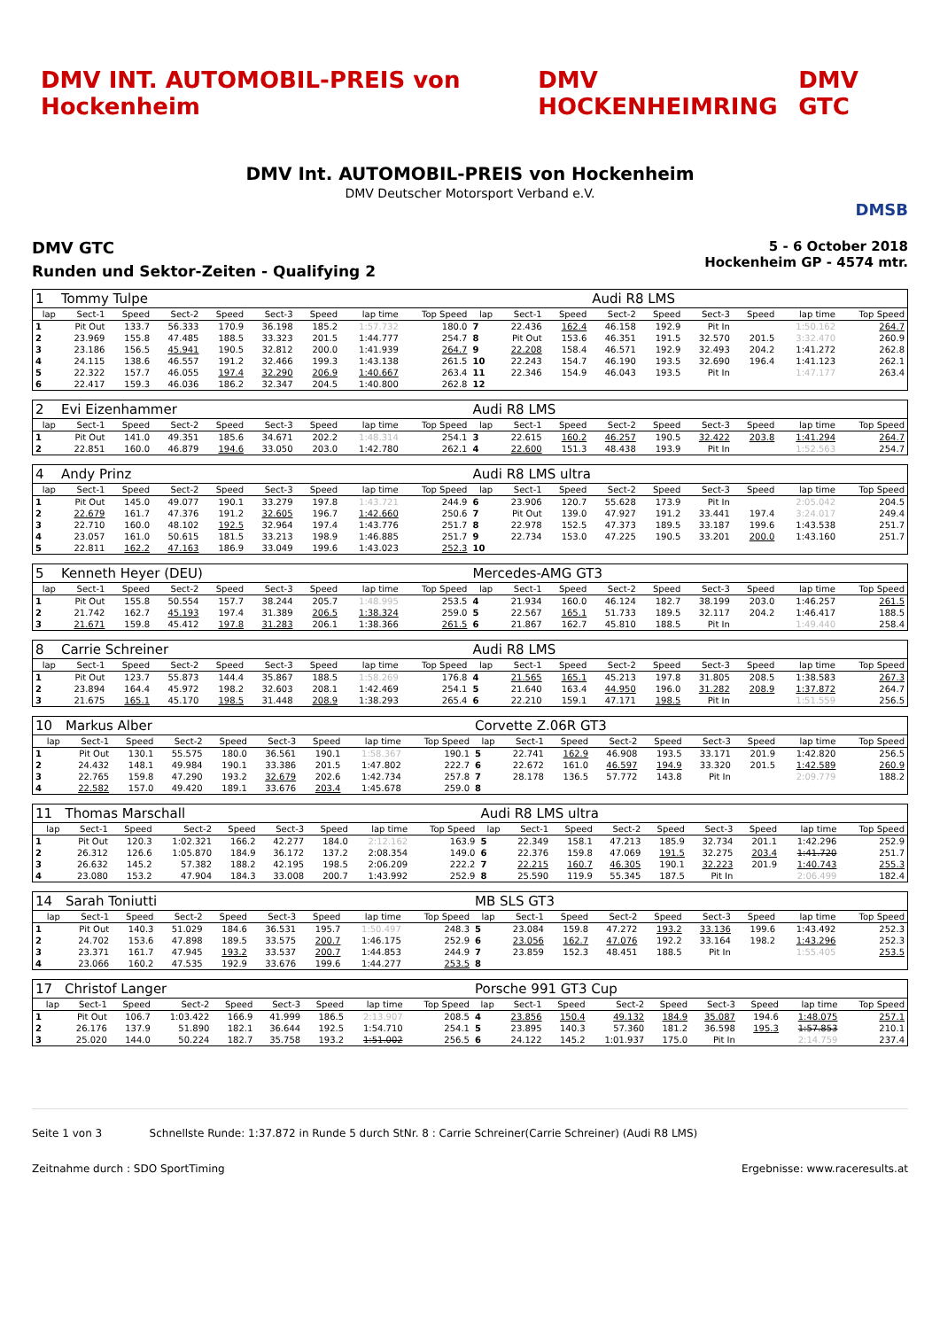DMV INT. AUTOMOBIL-PREIS von Hockenheim DMV HOCKENHEIMRING DMV GTC
DMV Int. AUTOMOBIL-PREIS von Hockenheim
DMV Deutscher Motorsport Verband e.V.
DMSB
DMV GTC
Runden und Sektor-Zeiten - Qualifying 2
5 - 6 October 2018
Hockenheim GP - 4574 mtr.
| 1 | Tommy Tulpe | | | | | | | | | | | Audi R8 LMS | | | | | |
| lap | Sect-1 | Speed | Sect-2 | Speed | Sect-3 | Speed | lap time | Top Speed | lap | Sect-1 | Speed | Sect-2 | Speed | Sect-3 | Speed | lap time | Top Speed |
| 1 | Pit Out | 133.7 | 56.333 | 170.9 | 36.198 | 185.2 | 1:57.732 | 180.0 | 7 | 22.436 | 162.4 | 46.158 | 192.9 | Pit In | | 1:50.162 | 264.7 |
| 2 | 23.969 | 155.8 | 47.485 | 188.5 | 33.323 | 201.5 | 1:44.777 | 254.7 | 8 | Pit Out | 153.6 | 46.351 | 191.5 | 32.570 | 201.5 | 3:32.470 | 260.9 |
| 3 | 23.186 | 156.5 | 45.941 | 190.5 | 32.812 | 200.0 | 1:41.939 | 264.7 | 9 | 22.208 | 158.4 | 46.571 | 192.9 | 32.493 | 204.2 | 1:41.272 | 262.8 |
| 4 | 24.115 | 138.6 | 46.557 | 191.2 | 32.466 | 199.3 | 1:43.138 | 261.5 | 10 | 22.243 | 154.7 | 46.190 | 193.5 | 32.690 | 196.4 | 1:41.123 | 262.1 |
| 5 | 22.322 | 157.7 | 46.055 | 197.4 | 32.290 | 206.9 | 1:40.667 | 263.4 | 11 | 22.346 | 154.9 | 46.043 | 193.5 | Pit In | | 1:47.177 | 263.4 |
| 6 | 22.417 | 159.3 | 46.036 | 186.2 | 32.347 | 204.5 | 1:40.800 | 262.8 | 12 | | | | | | | | |
| 2 | Evi Eizenhammer | | | | | | | | Audi R8 LMS | | | | | | | | |
| lap | Sect-1 | Speed | Sect-2 | Speed | Sect-3 | Speed | lap time | Top Speed | lap | Sect-1 | Speed | Sect-2 | Speed | Sect-3 | Speed | lap time | Top Speed |
| 1 | Pit Out | 141.0 | 49.351 | 185.6 | 34.671 | 202.2 | 1:48.314 | 254.1 | 3 | 22.615 | 160.2 | 46.257 | 190.5 | 32.422 | 203.8 | 1:41.294 | 264.7 |
| 2 | 22.851 | 160.0 | 46.879 | 194.6 | 33.050 | 203.0 | 1:42.780 | 262.1 | 4 | 22.600 | 151.3 | 48.438 | 193.9 | Pit In | | 1:52.563 | 254.7 |
| 4 | Andy Prinz | | | | | | | | Audi R8 LMS ultra | | | | | | | | |
| lap | Sect-1 | Speed | Sect-2 | Speed | Sect-3 | Speed | lap time | Top Speed | lap | Sect-1 | Speed | Sect-2 | Speed | Sect-3 | Speed | lap time | Top Speed |
| 1 | Pit Out | 145.0 | 49.077 | 190.1 | 33.279 | 197.8 | 1:43.721 | 244.9 | 6 | 23.906 | 120.7 | 55.628 | 173.9 | Pit In | | 2:05.042 | 204.5 |
| 2 | 22.679 | 161.7 | 47.376 | 191.2 | 32.605 | 196.7 | 1:42.660 | 250.6 | 7 | Pit Out | 139.0 | 47.927 | 191.2 | 33.441 | 197.4 | 3:24.017 | 249.4 |
| 3 | 22.710 | 160.0 | 48.102 | 192.5 | 32.964 | 197.4 | 1:43.776 | 251.7 | 8 | 22.978 | 152.5 | 47.373 | 189.5 | 33.187 | 199.6 | 1:43.538 | 251.7 |
| 4 | 23.057 | 161.0 | 50.615 | 181.5 | 33.213 | 198.9 | 1:46.885 | 251.7 | 9 | 22.734 | 153.0 | 47.225 | 190.5 | 33.201 | 200.0 | 1:43.160 | 251.7 |
| 5 | 22.811 | 162.2 | 47.163 | 186.9 | 33.049 | 199.6 | 1:43.023 | 252.3 | 10 | | | | | | | | |
| 5 | Kenneth Heyer (DEU) | | | | | | | | Mercedes-AMG GT3 | | | | | | | | |
| lap | Sect-1 | Speed | Sect-2 | Speed | Sect-3 | Speed | lap time | Top Speed | lap | Sect-1 | Speed | Sect-2 | Speed | Sect-3 | Speed | lap time | Top Speed |
| 1 | Pit Out | 155.8 | 50.554 | 157.7 | 38.244 | 205.7 | 1:48.995 | 253.5 | 4 | 21.934 | 160.0 | 46.124 | 182.7 | 38.199 | 203.0 | 1:46.257 | 261.5 |
| 2 | 21.742 | 162.7 | 45.193 | 197.4 | 31.389 | 206.5 | 1:38.324 | 259.0 | 5 | 22.567 | 165.1 | 51.733 | 189.5 | 32.117 | 204.2 | 1:46.417 | 188.5 |
| 3 | 21.671 | 159.8 | 45.412 | 197.8 | 31.283 | 206.1 | 1:38.366 | 261.5 | 6 | 21.867 | 162.7 | 45.810 | 188.5 | Pit In | | 1:49.440 | 258.4 |
| 8 | Carrie Schreiner | | | | | | | | Audi R8 LMS | | | | | | | | |
| lap | Sect-1 | Speed | Sect-2 | Speed | Sect-3 | Speed | lap time | Top Speed | lap | Sect-1 | Speed | Sect-2 | Speed | Sect-3 | Speed | lap time | Top Speed |
| 1 | Pit Out | 123.7 | 55.873 | 144.4 | 35.867 | 188.5 | 1:58.269 | 176.8 | 4 | 21.565 | 165.1 | 45.213 | 197.8 | 31.805 | 208.5 | 1:38.583 | 267.3 |
| 2 | 23.894 | 164.4 | 45.972 | 198.2 | 32.603 | 208.1 | 1:42.469 | 254.1 | 5 | 21.640 | 163.4 | 44.950 | 196.0 | 31.282 | 208.9 | 1:37.872 | 264.7 |
| 3 | 21.675 | 165.1 | 45.170 | 198.5 | 31.448 | 208.9 | 1:38.293 | 265.4 | 6 | 22.210 | 159.1 | 47.171 | 198.5 | Pit In | | 1:51.559 | 256.5 |
| 10 | Markus Alber | | | | | | | | Corvette Z.06R GT3 | | | | | | | | |
| lap | Sect-1 | Speed | Sect-2 | Speed | Sect-3 | Speed | lap time | Top Speed | lap | Sect-1 | Speed | Sect-2 | Speed | Sect-3 | Speed | lap time | Top Speed |
| 1 | Pit Out | 130.1 | 55.575 | 180.0 | 36.561 | 190.1 | 1:58.367 | 190.1 | 5 | 22.741 | 162.9 | 46.908 | 193.5 | 33.171 | 201.9 | 1:42.820 | 256.5 |
| 2 | 24.432 | 148.1 | 49.984 | 190.1 | 33.386 | 201.5 | 1:47.802 | 222.7 | 6 | 22.672 | 161.0 | 46.597 | 194.9 | 33.320 | 201.5 | 1:42.589 | 260.9 |
| 3 | 22.765 | 159.8 | 47.290 | 193.2 | 32.679 | 202.6 | 1:42.734 | 257.8 | 7 | 28.178 | 136.5 | 57.772 | 143.8 | Pit In | | 2:09.779 | 188.2 |
| 4 | 22.582 | 157.0 | 49.420 | 189.1 | 33.676 | 203.4 | 1:45.678 | 259.0 | 8 | | | | | | | | |
| 11 | Thomas Marschall | | | | | | | | Audi R8 LMS ultra | | | | | | | | |
| lap | Sect-1 | Speed | Sect-2 | Speed | Sect-3 | Speed | lap time | Top Speed | lap | Sect-1 | Speed | Sect-2 | Speed | Sect-3 | Speed | lap time | Top Speed |
| 1 | Pit Out | 120.3 | 1:02.321 | 166.2 | 42.277 | 184.0 | 2:12.162 | 163.9 | 5 | 22.349 | 158.1 | 47.213 | 185.9 | 32.734 | 201.1 | 1:42.296 | 252.9 |
| 2 | 26.312 | 126.6 | 1:05.870 | 184.9 | 36.172 | 137.2 | 2:08.354 | 149.0 | 6 | 22.376 | 159.8 | 47.069 | 191.5 | 32.275 | 203.4 | 1:41.720 | 251.7 |
| 3 | 26.632 | 145.2 | 57.382 | 188.2 | 42.195 | 198.5 | 2:06.209 | 222.2 | 7 | 22.215 | 160.7 | 46.305 | 190.1 | 32.223 | 201.9 | 1:40.743 | 255.3 |
| 4 | 23.080 | 153.2 | 47.904 | 184.3 | 33.008 | 200.7 | 1:43.992 | 252.9 | 8 | 25.590 | 119.9 | 55.345 | 187.5 | Pit In | | 2:06.499 | 182.4 |
| 14 | Sarah Toniutti | | | | | | | | MB SLS GT3 | | | | | | | | |
| lap | Sect-1 | Speed | Sect-2 | Speed | Sect-3 | Speed | lap time | Top Speed | lap | Sect-1 | Speed | Sect-2 | Speed | Sect-3 | Speed | lap time | Top Speed |
| 1 | Pit Out | 140.3 | 51.029 | 184.6 | 36.531 | 195.7 | 1:50.497 | 248.3 | 5 | 23.084 | 159.8 | 47.272 | 193.2 | 33.136 | 199.6 | 1:43.492 | 252.3 |
| 2 | 24.702 | 153.6 | 47.898 | 189.5 | 33.575 | 200.7 | 1:46.175 | 252.9 | 6 | 23.056 | 162.7 | 47.076 | 192.2 | 33.164 | 198.2 | 1:43.296 | 252.3 |
| 3 | 23.371 | 161.7 | 47.945 | 193.2 | 33.537 | 200.7 | 1:44.853 | 244.9 | 7 | 23.859 | 152.3 | 48.451 | 188.5 | Pit In | | 1:55.405 | 253.5 |
| 4 | 23.066 | 160.2 | 47.535 | 192.9 | 33.676 | 199.6 | 1:44.277 | 253.5 | 8 | | | | | | | | |
| 17 | Christof Langer | | | | | | | | Porsche 991 GT3 Cup | | | | | | | | |
| lap | Sect-1 | Speed | Sect-2 | Speed | Sect-3 | Speed | lap time | Top Speed | lap | Sect-1 | Speed | Sect-2 | Speed | Sect-3 | Speed | lap time | Top Speed |
| 1 | Pit Out | 106.7 | 1:03.422 | 166.9 | 41.999 | 186.5 | 2:13.907 | 208.5 | 4 | 23.856 | 150.4 | 49.132 | 184.9 | 35.087 | 194.6 | 1:48.075 | 257.1 |
| 2 | 26.176 | 137.9 | 51.890 | 182.1 | 36.644 | 192.5 | 1:54.710 | 254.1 | 5 | 23.895 | 140.3 | 57.360 | 181.2 | 36.598 | 195.3 | 1:57.853 | 210.1 |
| 3 | 25.020 | 144.0 | 50.224 | 182.7 | 35.758 | 193.2 | 1:51.002 | 256.5 | 6 | 24.122 | 145.2 | 1:01.937 | 175.0 | Pit In | | 2:14.759 | 237.4 |
Seite 1 von 3 Schnellste Runde: 1:37.872 in Runde 5 durch StNr. 8 : Carrie Schreiner(Carrie Schreiner) (Audi R8 LMS)
Zeitnahme durch : SDO SportTiming Ergebnisse: www.raceresults.at